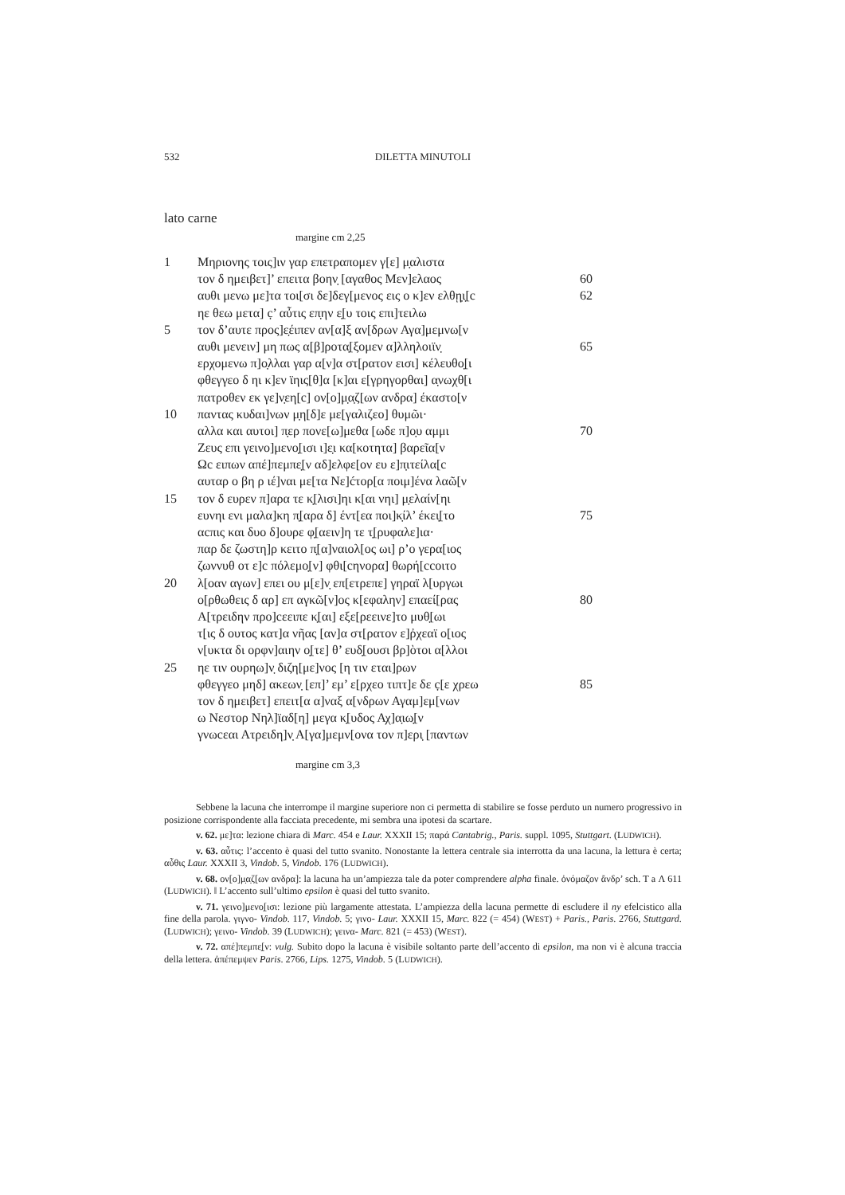532 DILETTA MINUTOLI
lato carne
margine cm 2,25
| 1 | Μηριονης τοις]ιν γαρ επετραπομεν γ[ε] μ̣αλιστα | |
| | τον δ ημειβετ]’ επειτα βοην̣ [αγαθος Μεν]ελαος | 60 |
| | αυθι μενω με]τα τοι[σι δε]δεγ[μενος εις ο κ]εν ελθῃ̣ι̣[c | 62 |
| | ηε θεω μετα] c̣’ αὖτις επ̣ην ε̣[υ τοις επι]τειλω | |
| 5 | τον δ’αυτε προς]ε̣έιπεν αν[α]ξ αν[δρων Αγα]μεμνω[ν | |
| | αυθι μενειν] μη πως α[β]ροτα̣[ξομεν α]λληλοιϊν̣ | 65 |
| | ερχομενω π]ο̣λλαι γαρ α[ν]α στ[ρατον εισι] κέλευθο̣[ι | |
| | φθεγγεο δ ηι κ]εν ϊηις[θ]α [κ]αι ε[γρηγορθαι] α̣νωχθ[ι | |
| | πατροθεν εκ γε]ν̣εη[c] ον[ο]μ̣α̣ζ[ων ανδρα] έκαστο[ν | |
| 10 | παντας κυδαι]νων μ̣η[δ]ε με[γαλιζεο] θυμῶι· | |
| | αλλα και αυτοι] π̣ερ πονε[ω]μεθα [ωδε π]ο̣υ αμμι | 70 |
| | Ζευς επι γεινο]μενο̣[ισι ι]ε̣ι κα[κοτητα] βαρεῖα[ν | |
| | Ωc ειπων απέ]πεμπε̣[ν αδ]ελφε[ον ευ ε]π̣ιτείλα[c | |
| | αυταρ ο βη ρ ιέ]ναι με[τα Νε]ćτορ[α ποιμ]ένα λαῶ[ν | |
| 15 | τον δ ευρεν π]αρα τε κ̣[λισι]ηι κ[αι νηι] μ̣ελαίν[ηι | |
| | ευνηι ενι μαλα]κη π̣[αρα δ] έντ[εα ποι]κ̣ίλ’ έκει̣[το | 75 |
| | αcπις και δυο δ]ουρε φ̣[αειν]η τε τ̣[ρυφαλε]ια· | |
| | παρ δε ζωστη]ρ κειτο π̣[α]ναιολ[ος ωι] ρ’ο γερα[ιος | |
| | ζωννυθ οτ ε]c πόλεμο̣[ν] φθι[cηνορα] θωρή[ccοιτο | |
| 20 | λ[οαν αγων] επει ου μ[ε]ν̣ επ[ετρεπε] γηραϊ λ[υργωι | |
| | ο[ρθωθεις δ αρ] επ αγκῶ[ν]ος κ[εφαλην] επαεί[ρας | 80 |
| | Α[τρειδην προ]cεειπε κ̣[αι] εξε[ρεεινε]το μυθ̣[ωι | |
| | τ[ις δ ουτος κατ]α νῆας [αν]α στ[ρατον ε]ῤχεαϊ ο[ιος | |
| | ν[υκτα δι ορφν]αιην ο̣[τε] θ’ ευδ̣[ουσι βρ]ὸτοι α[λλοι | |
| 25 | ηε τιν ουρηω]ν̣ διζη[με]νος [η τιν εται]ρων | |
| | φθεγγεο μηδ] ακεων̣ [επ]’ εμ’ ε[ρχεο τιπτ]ε δε c̣[ε χρεω | 85 |
| | τον δ ημειβετ] επειτ[α α]ναξ α[νδρων Αγαμ]εμ[νων | |
| | ω Νεστορ Νηλ]ϊαδ[η] μεγα κ̣[υδος Αχ]α̣ιω̣[ν | |
| | γνωcεαι Ατρειδη]ν̣ Α[γα]μεμν[ονα τον π]ερι̣ [παντων | |
margine cm 3,3
Sebbene la lacuna che interrompe il margine superiore non ci permetta di stabilire se fosse perduto un numero progressivo in posizione corrispondente alla facciata precedente, mi sembra una ipotesi da scartare.
v. 62. με]τα: lezione chiara di Marc. 454 e Laur. XXXII 15; παρά Cantabrig., Paris. suppl. 1095, Stuttgart. (LUDWICH).
v. 63. αὖτις: l’accento è quasi del tutto svanito. Nonostante la lettera centrale sia interrotta da una lacuna, la lettura è certa; αὖθις Laur. XXXII 3, Vindob. 5, Vindob. 176 (LUDWICH).
v. 68. ον[ο]μ̣α̣ζ[ων ανδρα]: la lacuna ha un’ampiezza tale da poter comprendere alpha finale. ὀνόμαζον ἄνδρ’ sch. T a Λ 611 (LUDWICH). ‖ L’accento sull’ultimo epsilon è quasi del tutto svanito.
v. 71. γεινο]μενο̣[ισι: lezione più largamente attestata. L’ampiezza della lacuna permette di escludere il ny efelcistico alla fine della parola. γιγνο- Vindob. 117, Vindob. 5; γινο- Laur. XXXII 15, Marc. 822 (= 454) (WEST) + Paris., Paris. 2766, Stuttgard. (LUDWICH); γεινο- Vindob. 39 (LUDWICH); γεινα- Marc. 821 (= 453) (WEST).
v. 72. απέ]πεμπε̣[ν: vulg. Subito dopo la lacuna è visibile soltanto parte dell’accento di epsilon, ma non vi è alcuna traccia della lettera. ἀπέπεμψεν Paris. 2766, Lips. 1275, Vindob. 5 (LUDWICH).